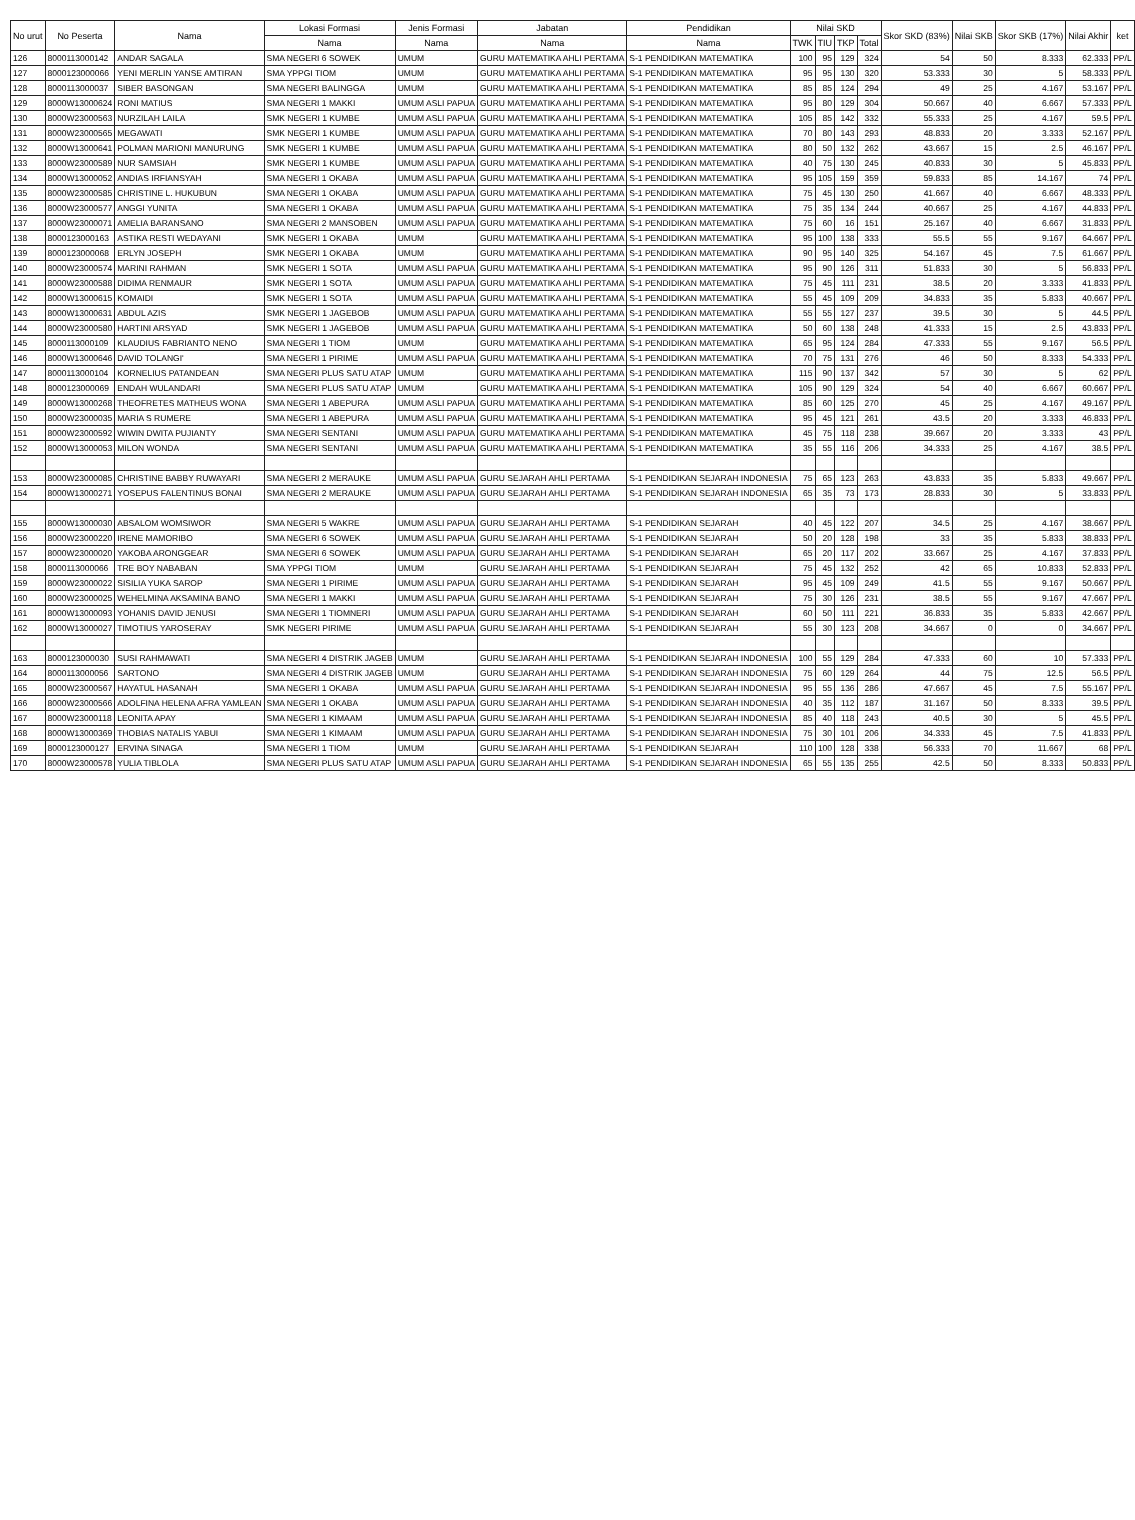| No urut | No Peserta | Nama | Lokasi Formasi | Jenis Formasi | Jabatan | Pendidikan | Nilai SKD | | | | Skor SKD (83%) | Nilai SKB | Skor SKB (17%) | Nilai Akhir | ket |
| --- | --- | --- | --- | --- | --- | --- | --- | --- | --- | --- | --- | --- | --- | --- | --- |
| | | | Nama | Nama | Nama | Nama | TWK | TIU | TKP | Total | | | | | |
| 126 | 8000113000142 | ANDAR SAGALA | SMA NEGERI 6 SOWEK | UMUM | GURU MATEMATIKA AHLI PERTAMA | S-1 PENDIDIKAN MATEMATIKA | 100 | 95 | 129 | 324 | 54 | 50 | 8.333 | 62.333 | PP/L |
| 127 | 8000123000066 | YENI MERLIN YANSE AMTIRAN | SMA YPPGI TIOM | UMUM | GURU MATEMATIKA AHLI PERTAMA | S-1 PENDIDIKAN MATEMATIKA | 95 | 95 | 130 | 320 | 53.333 | 30 | 5 | 58.333 | PP/L |
| 128 | 8000113000037 | SIBER BASONGAN | SMA NEGERI BALINGGA | UMUM | GURU MATEMATIKA AHLI PERTAMA | S-1 PENDIDIKAN MATEMATIKA | 85 | 85 | 124 | 294 | 49 | 25 | 4.167 | 53.167 | PP/L |
| 129 | 8000W13000624 | RONI MATIUS | SMA NEGERI 1 MAKKI | UMUM ASLI PAPUA | GURU MATEMATIKA AHLI PERTAMA | S-1 PENDIDIKAN MATEMATIKA | 95 | 80 | 129 | 304 | 50.667 | 40 | 6.667 | 57.333 | PP/L |
| 130 | 8000W23000563 | NURZILAH LAILA | SMK NEGERI 1 KUMBE | UMUM ASLI PAPUA | GURU MATEMATIKA AHLI PERTAMA | S-1 PENDIDIKAN MATEMATIKA | 105 | 85 | 142 | 332 | 55.333 | 25 | 4.167 | 59.5 | PP/L |
| 131 | 8000W23000565 | MEGAWATI | SMK NEGERI 1 KUMBE | UMUM ASLI PAPUA | GURU MATEMATIKA AHLI PERTAMA | S-1 PENDIDIKAN MATEMATIKA | 70 | 80 | 143 | 293 | 48.833 | 20 | 3.333 | 52.167 | PP/L |
| 132 | 8000W13000641 | POLMAN MARIONI MANURUNG | SMK NEGERI 1 KUMBE | UMUM ASLI PAPUA | GURU MATEMATIKA AHLI PERTAMA | S-1 PENDIDIKAN MATEMATIKA | 80 | 50 | 132 | 262 | 43.667 | 15 | 2.5 | 46.167 | PP/L |
| 133 | 8000W23000589 | NUR SAMSIAH | SMK NEGERI 1 KUMBE | UMUM ASLI PAPUA | GURU MATEMATIKA AHLI PERTAMA | S-1 PENDIDIKAN MATEMATIKA | 40 | 75 | 130 | 245 | 40.833 | 30 | 5 | 45.833 | PP/L |
| 134 | 8000W13000052 | ANDIAS IRFIANSYAH | SMA NEGERI 1 OKABA | UMUM ASLI PAPUA | GURU MATEMATIKA AHLI PERTAMA | S-1 PENDIDIKAN MATEMATIKA | 95 | 105 | 159 | 359 | 59.833 | 85 | 14.167 | 74 | PP/L |
| 135 | 8000W23000585 | CHRISTINE L. HUKUBUN | SMA NEGERI 1 OKABA | UMUM ASLI PAPUA | GURU MATEMATIKA AHLI PERTAMA | S-1 PENDIDIKAN MATEMATIKA | 75 | 45 | 130 | 250 | 41.667 | 40 | 6.667 | 48.333 | PP/L |
| 136 | 8000W23000577 | ANGGI YUNITA | SMA NEGERI 1 OKABA | UMUM ASLI PAPUA | GURU MATEMATIKA AHLI PERTAMA | S-1 PENDIDIKAN MATEMATIKA | 75 | 35 | 134 | 244 | 40.667 | 25 | 4.167 | 44.833 | PP/L |
| 137 | 8000W23000071 | AMELIA BARANSANO | SMA NEGERI 2 MANSOBEN | UMUM ASLI PAPUA | GURU MATEMATIKA AHLI PERTAMA | S-1 PENDIDIKAN MATEMATIKA | 75 | 60 | 16 | 151 | 25.167 | 40 | 6.667 | 31.833 | PP/L |
| 138 | 8000123000163 | ASTIKA RESTI WEDAYANI | SMK NEGERI 1 OKABA | UMUM | GURU MATEMATIKA AHLI PERTAMA | S-1 PENDIDIKAN MATEMATIKA | 95 | 100 | 138 | 333 | 55.5 | 55 | 9.167 | 64.667 | PP/L |
| 139 | 8000123000068 | ERLYN JOSEPH | SMK NEGERI 1 OKABA | UMUM | GURU MATEMATIKA AHLI PERTAMA | S-1 PENDIDIKAN MATEMATIKA | 90 | 95 | 140 | 325 | 54.167 | 45 | 7.5 | 61.667 | PP/L |
| 140 | 8000W23000574 | MARINI RAHMAN | SMK NEGERI 1 SOTA | UMUM ASLI PAPUA | GURU MATEMATIKA AHLI PERTAMA | S-1 PENDIDIKAN MATEMATIKA | 95 | 90 | 126 | 311 | 51.833 | 30 | 5 | 56.833 | PP/L |
| 141 | 8000W23000588 | DIDIMA RENMAUR | SMK NEGERI 1 SOTA | UMUM ASLI PAPUA | GURU MATEMATIKA AHLI PERTAMA | S-1 PENDIDIKAN MATEMATIKA | 75 | 45 | 111 | 231 | 38.5 | 20 | 3.333 | 41.833 | PP/L |
| 142 | 8000W13000615 | KOMAIDI | SMK NEGERI 1 SOTA | UMUM ASLI PAPUA | GURU MATEMATIKA AHLI PERTAMA | S-1 PENDIDIKAN MATEMATIKA | 55 | 45 | 109 | 209 | 34.833 | 35 | 5.833 | 40.667 | PP/L |
| 143 | 8000W13000631 | ABDUL AZIS | SMK NEGERI 1 JAGEBOB | UMUM ASLI PAPUA | GURU MATEMATIKA AHLI PERTAMA | S-1 PENDIDIKAN MATEMATIKA | 55 | 55 | 127 | 237 | 39.5 | 30 | 5 | 44.5 | PP/L |
| 144 | 8000W23000580 | HARTINI ARSYAD | SMK NEGERI 1 JAGEBOB | UMUM ASLI PAPUA | GURU MATEMATIKA AHLI PERTAMA | S-1 PENDIDIKAN MATEMATIKA | 50 | 60 | 138 | 248 | 41.333 | 15 | 2.5 | 43.833 | PP/L |
| 145 | 8000113000109 | KLAUDIUS FABRIANTO NENO | SMA NEGERI 1 TIOM | UMUM | GURU MATEMATIKA AHLI PERTAMA | S-1 PENDIDIKAN MATEMATIKA | 65 | 95 | 124 | 284 | 47.333 | 55 | 9.167 | 56.5 | PP/L |
| 146 | 8000W13000646 | DAVID TOLANGI' | SMA NEGERI 1 PIRIME | UMUM ASLI PAPUA | GURU MATEMATIKA AHLI PERTAMA | S-1 PENDIDIKAN MATEMATIKA | 70 | 75 | 131 | 276 | 46 | 50 | 8.333 | 54.333 | PP/L |
| 147 | 8000113000104 | KORNELIUS PATANDEAN | SMA NEGERI PLUS SATU ATAP | UMUM | GURU MATEMATIKA AHLI PERTAMA | S-1 PENDIDIKAN MATEMATIKA | 115 | 90 | 137 | 342 | 57 | 30 | 5 | 62 | PP/L |
| 148 | 8000123000069 | ENDAH WULANDARI | SMA NEGERI PLUS SATU ATAP | UMUM | GURU MATEMATIKA AHLI PERTAMA | S-1 PENDIDIKAN MATEMATIKA | 105 | 90 | 129 | 324 | 54 | 40 | 6.667 | 60.667 | PP/L |
| 149 | 8000W13000268 | THEOFRETES MATHEUS WONA | SMA NEGERI 1 ABEPURA | UMUM ASLI PAPUA | GURU MATEMATIKA AHLI PERTAMA | S-1 PENDIDIKAN MATEMATIKA | 85 | 60 | 125 | 270 | 45 | 25 | 4.167 | 49.167 | PP/L |
| 150 | 8000W23000035 | MARIA S RUMERE | SMA NEGERI 1 ABEPURA | UMUM ASLI PAPUA | GURU MATEMATIKA AHLI PERTAMA | S-1 PENDIDIKAN MATEMATIKA | 95 | 45 | 121 | 261 | 43.5 | 20 | 3.333 | 46.833 | PP/L |
| 151 | 8000W23000592 | WIWIN DWITA PUJIANTY | SMA NEGERI SENTANI | UMUM ASLI PAPUA | GURU MATEMATIKA AHLI PERTAMA | S-1 PENDIDIKAN MATEMATIKA | 45 | 75 | 118 | 238 | 39.667 | 20 | 3.333 | 43 | PP/L |
| 152 | 8000W13000053 | MILON WONDA | SMA NEGERI SENTANI | UMUM ASLI PAPUA | GURU MATEMATIKA AHLI PERTAMA | S-1 PENDIDIKAN MATEMATIKA | 35 | 55 | 116 | 206 | 34.333 | 25 | 4.167 | 38.5 | PP/L |
| 153 | 8000W23000085 | CHRISTINE BABBY RUWAYARI | SMA NEGERI 2 MERAUKE | UMUM ASLI PAPUA | GURU SEJARAH AHLI PERTAMA | S-1 PENDIDIKAN SEJARAH INDONESIA | 75 | 65 | 123 | 263 | 43.833 | 35 | 5.833 | 49.667 | PP/L |
| 154 | 8000W13000271 | YOSEPUS FALENTINUS BONAI | SMA NEGERI 2 MERAUKE | UMUM ASLI PAPUA | GURU SEJARAH AHLI PERTAMA | S-1 PENDIDIKAN SEJARAH INDONESIA | 65 | 35 | 73 | 173 | 28.833 | 30 | 5 | 33.833 | PP/L |
| 155 | 8000W13000030 | ABSALOM WOMSIWOR | SMA NEGERI 5 WAKRE | UMUM ASLI PAPUA | GURU SEJARAH AHLI PERTAMA | S-1 PENDIDIKAN SEJARAH | 40 | 45 | 122 | 207 | 34.5 | 25 | 4.167 | 38.667 | PP/L |
| 156 | 8000W23000220 | IRENE MAMORIBO | SMA NEGERI 6 SOWEK | UMUM ASLI PAPUA | GURU SEJARAH AHLI PERTAMA | S-1 PENDIDIKAN SEJARAH | 50 | 20 | 128 | 198 | 33 | 35 | 5.833 | 38.833 | PP/L |
| 157 | 8000W23000020 | YAKOBA ARONGGEAR | SMA NEGERI 6 SOWEK | UMUM ASLI PAPUA | GURU SEJARAH AHLI PERTAMA | S-1 PENDIDIKAN SEJARAH | 65 | 20 | 117 | 202 | 33.667 | 25 | 4.167 | 37.833 | PP/L |
| 158 | 8000113000066 | TRE BOY NABABAN | SMA YPPGI TIOM | UMUM | GURU SEJARAH AHLI PERTAMA | S-1 PENDIDIKAN SEJARAH | 75 | 45 | 132 | 252 | 42 | 65 | 10.833 | 52.833 | PP/L |
| 159 | 8000W23000022 | SISILIA YUKA SAROP | SMA NEGERI 1 PIRIME | UMUM ASLI PAPUA | GURU SEJARAH AHLI PERTAMA | S-1 PENDIDIKAN SEJARAH | 95 | 45 | 109 | 249 | 41.5 | 55 | 9.167 | 50.667 | PP/L |
| 160 | 8000W23000025 | WEHELMINA AKSAMINA BANO | SMA NEGERI 1 MAKKI | UMUM ASLI PAPUA | GURU SEJARAH AHLI PERTAMA | S-1 PENDIDIKAN SEJARAH | 75 | 30 | 126 | 231 | 38.5 | 55 | 9.167 | 47.667 | PP/L |
| 161 | 8000W13000093 | YOHANIS DAVID JENUSI | SMA NEGERI 1 TIOMNERI | UMUM ASLI PAPUA | GURU SEJARAH AHLI PERTAMA | S-1 PENDIDIKAN SEJARAH | 60 | 50 | 111 | 221 | 36.833 | 35 | 5.833 | 42.667 | PP/L |
| 162 | 8000W13000027 | TIMOTIUS YAROSERAY | SMK NEGERI PIRIME | UMUM ASLI PAPUA | GURU SEJARAH AHLI PERTAMA | S-1 PENDIDIKAN SEJARAH | 55 | 30 | 123 | 208 | 34.667 | 0 | 0 | 34.667 | PP/L |
| 163 | 8000123000030 | SUSI RAHMAWATI | SMA NEGERI 4 DISTRIK JAGEB | UMUM | GURU SEJARAH AHLI PERTAMA | S-1 PENDIDIKAN SEJARAH INDONESIA | 100 | 55 | 129 | 284 | 47.333 | 60 | 10 | 57.333 | PP/L |
| 164 | 8000113000056 | SARTONO | SMA NEGERI 4 DISTRIK JAGEB | UMUM | GURU SEJARAH AHLI PERTAMA | S-1 PENDIDIKAN SEJARAH INDONESIA | 75 | 60 | 129 | 264 | 44 | 75 | 12.5 | 56.5 | PP/L |
| 165 | 8000W23000567 | HAYATUL HASANAH | SMA NEGERI 1 OKABA | UMUM ASLI PAPUA | GURU SEJARAH AHLI PERTAMA | S-1 PENDIDIKAN SEJARAH INDONESIA | 95 | 55 | 136 | 286 | 47.667 | 45 | 7.5 | 55.167 | PP/L |
| 166 | 8000W23000566 | ADOLFINA HELENA AFRA YAMLEAN | SMA NEGERI 1 OKABA | UMUM ASLI PAPUA | GURU SEJARAH AHLI PERTAMA | S-1 PENDIDIKAN SEJARAH INDONESIA | 40 | 35 | 112 | 187 | 31.167 | 50 | 8.333 | 39.5 | PP/L |
| 167 | 8000W23000118 | LEONITA APAY | SMA NEGERI 1 KIMAAM | UMUM ASLI PAPUA | GURU SEJARAH AHLI PERTAMA | S-1 PENDIDIKAN SEJARAH INDONESIA | 85 | 40 | 118 | 243 | 40.5 | 30 | 5 | 45.5 | PP/L |
| 168 | 8000W13000369 | THOBIAS NATALIS YABUI | SMA NEGERI 1 KIMAAM | UMUM ASLI PAPUA | GURU SEJARAH AHLI PERTAMA | S-1 PENDIDIKAN SEJARAH INDONESIA | 75 | 30 | 101 | 206 | 34.333 | 45 | 7.5 | 41.833 | PP/L |
| 169 | 8000123000127 | ERVINA SINAGA | SMA NEGERI 1 TIOM | UMUM | GURU SEJARAH AHLI PERTAMA | S-1 PENDIDIKAN SEJARAH | 110 | 100 | 128 | 338 | 56.333 | 70 | 11.667 | 68 | PP/L |
| 170 | 8000W23000578 | YULIA TIBLOLA | SMA NEGERI PLUS SATU ATAP | UMUM ASLI PAPUA | GURU SEJARAH AHLI PERTAMA | S-1 PENDIDIKAN SEJARAH INDONESIA | 65 | 55 | 135 | 255 | 42.5 | 50 | 8.333 | 50.833 | PP/L |